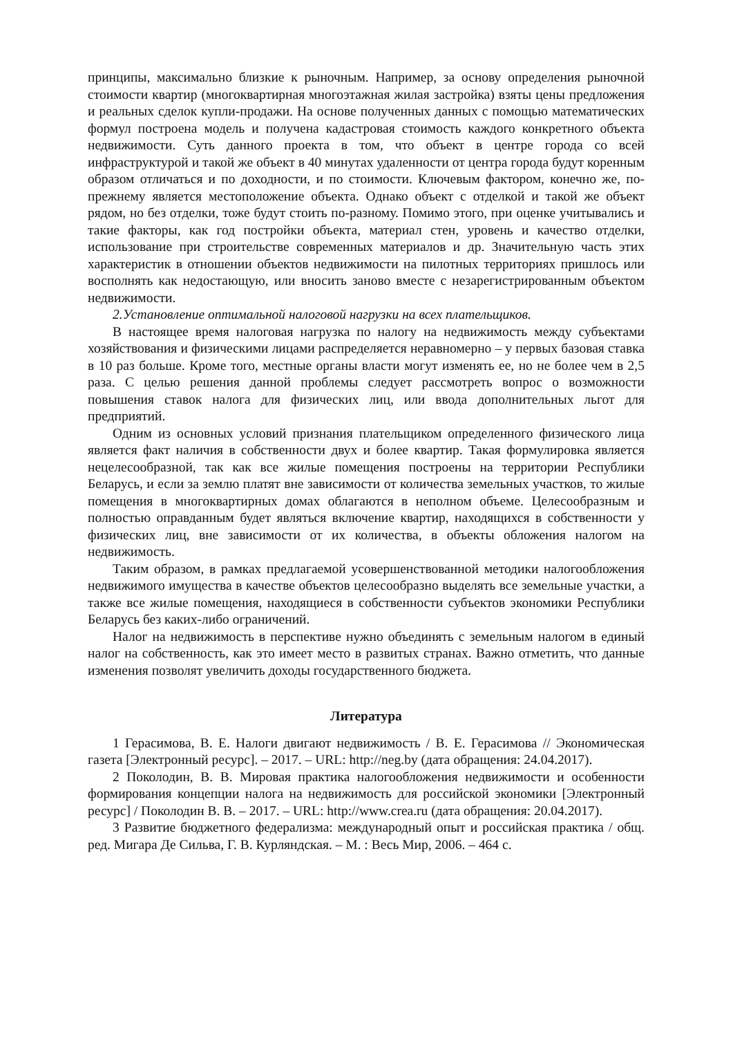принципы, максимально близкие к рыночным. Например, за основу определения рыночной стоимости квартир (многоквартирная многоэтажная жилая застройка) взяты цены предложения и реальных сделок купли-продажи. На основе полученных данных с помощью математических формул построена модель и получена кадастровая стоимость каждого конкретного объекта недвижимости. Суть данного проекта в том, что объект в центре города со всей инфраструктурой и такой же объект в 40 минутах удаленности от центра города будут коренным образом отличаться и по доходности, и по стоимости. Ключевым фактором, конечно же, по-прежнему является местоположение объекта. Однако объект с отделкой и такой же объект рядом, но без отделки, тоже будут стоить по-разному. Помимо этого, при оценке учитывались и такие факторы, как год постройки объекта, материал стен, уровень и качество отделки, использование при строительстве современных материалов и др. Значительную часть этих характеристик в отношении объектов недвижимости на пилотных территориях пришлось или восполнять как недостающую, или вносить заново вместе с незарегистрированным объектом недвижимости.
2.Установление оптимальной налоговой нагрузки на всех плательщиков.
В настоящее время налоговая нагрузка по налогу на недвижимость между субъектами хозяйствования и физическими лицами распределяется неравномерно – у первых базовая ставка в 10 раз больше. Кроме того, местные органы власти могут изменять ее, но не более чем в 2,5 раза. С целью решения данной проблемы следует рассмотреть вопрос о возможности повышения ставок налога для физических лиц, или ввода дополнительных льгот для предприятий.
Одним из основных условий признания плательщиком определенного физического лица является факт наличия в собственности двух и более квартир. Такая формулировка является нецелесообразной, так как все жилые помещения построены на территории Республики Беларусь, и если за землю платят вне зависимости от количества земельных участков, то жилые помещения в многоквартирных домах облагаются в неполном объеме. Целесообразным и полностью оправданным будет являться включение квартир, находящихся в собственности у физических лиц, вне зависимости от их количества, в объекты обложения налогом на недвижимость.
Таким образом, в рамках предлагаемой усовершенствованной методики налогообложения недвижимого имущества в качестве объектов целесообразно выделять все земельные участки, а также все жилые помещения, находящиеся в собственности субъектов экономики Республики Беларусь без каких-либо ограничений.
Налог на недвижимость в перспективе нужно объединять с земельным налогом в единый налог на собственность, как это имеет место в развитых странах. Важно отметить, что данные изменения позволят увеличить доходы государственного бюджета.
Литература
1 Герасимова, В. Е. Налоги двигают недвижимость / В. Е. Герасимова // Экономическая газета [Электронный ресурс]. – 2017. – URL: http://neg.by (дата обращения: 24.04.2017).
2 Поколодин, В. В. Мировая практика налогообложения недвижимости и особенности формирования концепции налога на недвижимость для российской экономики [Электронный ресурс] / Поколодин В. В. – 2017. – URL: http://www.crea.ru (дата обращения: 20.04.2017).
3 Развитие бюджетного федерализма: международный опыт и российская практика / общ. ред. Мигара Де Сильва, Г. В. Курляндская. – М. : Весь Мир, 2006. – 464 с.